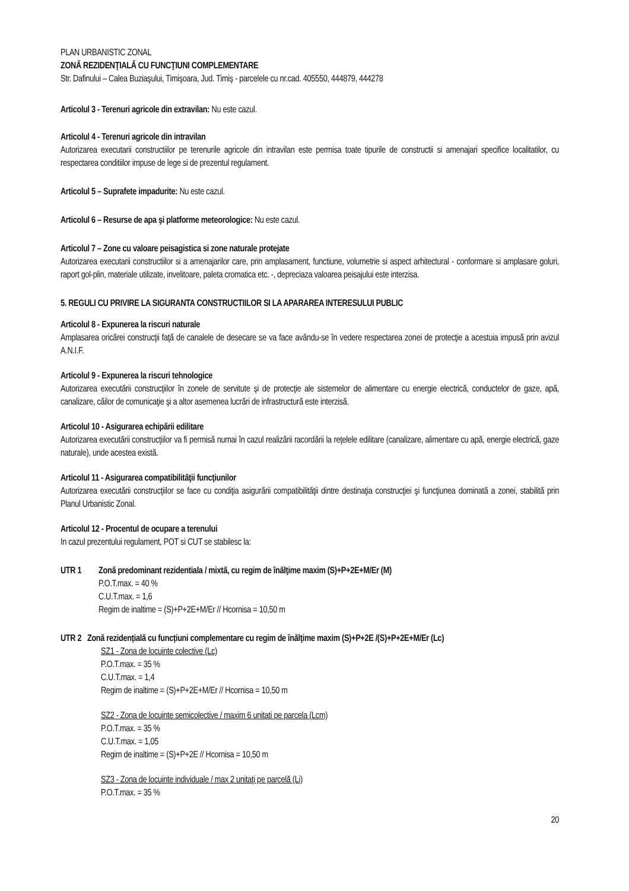PLAN URBANISTIC ZONAL
ZONĂ REZIDENŢIALĂ CU FUNCŢIUNI COMPLEMENTARE
Str. Dafinului – Calea Buziaşului, Timişoara, Jud. Timiş - parcelele cu nr.cad. 405550, 444879, 444278
Articolul 3 - Terenuri agricole din extravilan: Nu este cazul.
Articolul 4 - Terenuri agricole din intravilan
Autorizarea executarii constructiilor pe terenurile agricole din intravilan este permisa toate tipurile de constructii si amenajari specifice localitatilor, cu respectarea conditiilor impuse de lege si de prezentul regulament.
Articolul 5 – Suprafete impadurite: Nu este cazul.
Articolul 6 – Resurse de apa şi platforme meteorologice: Nu este cazul.
Articolul 7 – Zone cu valoare peisagistica si zone naturale protejate
Autorizarea executarii constructiilor si a amenajarilor care, prin amplasament, functiune, volumetrie si aspect arhitectural - conformare si amplasare goluri, raport gol-plin, materiale utilizate, invelitoare, paleta cromatica etc. -, depreciaza valoarea peisajului este interzisa.
5. REGULI CU PRIVIRE LA SIGURANTA CONSTRUCTIILOR SI LA APARAREA INTERESULUI PUBLIC
Articolul 8 - Expunerea la riscuri naturale
Amplasarea oricărei construcţii faţă de canalele de desecare se va face avându-se în vedere respectarea zonei de protecţie a acestuia impusă prin avizul A.N.I.F.
Articolul 9 - Expunerea la riscuri tehnologice
Autorizarea executării construcţiilor în zonele de servitute şi de protecţie ale sistemelor de alimentare cu energie electrică, conductelor de gaze, apă, canalizare, căilor de comunicaţie şi a altor asemenea lucrări de infrastructură este interzisă.
Articolul 10 - Asigurarea echipării edilitare
Autorizarea executării construcţiilor va fi permisă numai în cazul realizării racordării la reţelele edilitare (canalizare, alimentare cu apă, energie electrică, gaze naturale), unde acestea există.
Articolul 11 - Asigurarea compatibilităţii funcţiunilor
Autorizarea executării construcţiilor se face cu condiţia asigurării compatibilităţii dintre destinaţia construcţiei şi funcţiunea dominată a zonei, stabilită prin Planul Urbanistic Zonal.
Articolul 12 - Procentul de ocupare a terenului
In cazul prezentului regulament, POT si CUT se stabilesc la:
UTR 1 Zonă predominant rezidentiala / mixtă, cu regim de înălţime maxim (S)+P+2E+M/Er (M)
P.O.T.max. = 40 %
C.U.T.max. = 1,6
Regim de inaltime = (S)+P+2E+M/Er // Hcornisa = 10,50 m
UTR 2 Zonă rezidențială cu funcțiuni complementare cu regim de înălţime maxim (S)+P+2E /(S)+P+2E+M/Er (Lc)
SZ1 - Zona de locuinte colective (Lc)
P.O.T.max. = 35 %
C.U.T.max. = 1,4
Regim de inaltime = (S)+P+2E+M/Er // Hcornisa = 10,50 m
SZ2 - Zona de locuinte semicolective / maxim 6 unitati pe parcela (Lcm)
P.O.T.max. = 35 %
C.U.T.max. = 1,05
Regim de inaltime = (S)+P+2E // Hcornisa = 10,50 m
SZ3 - Zona de locuinte individuale / max 2 unitaţi pe parcelă (Li)
P.O.T.max. = 35 %
20